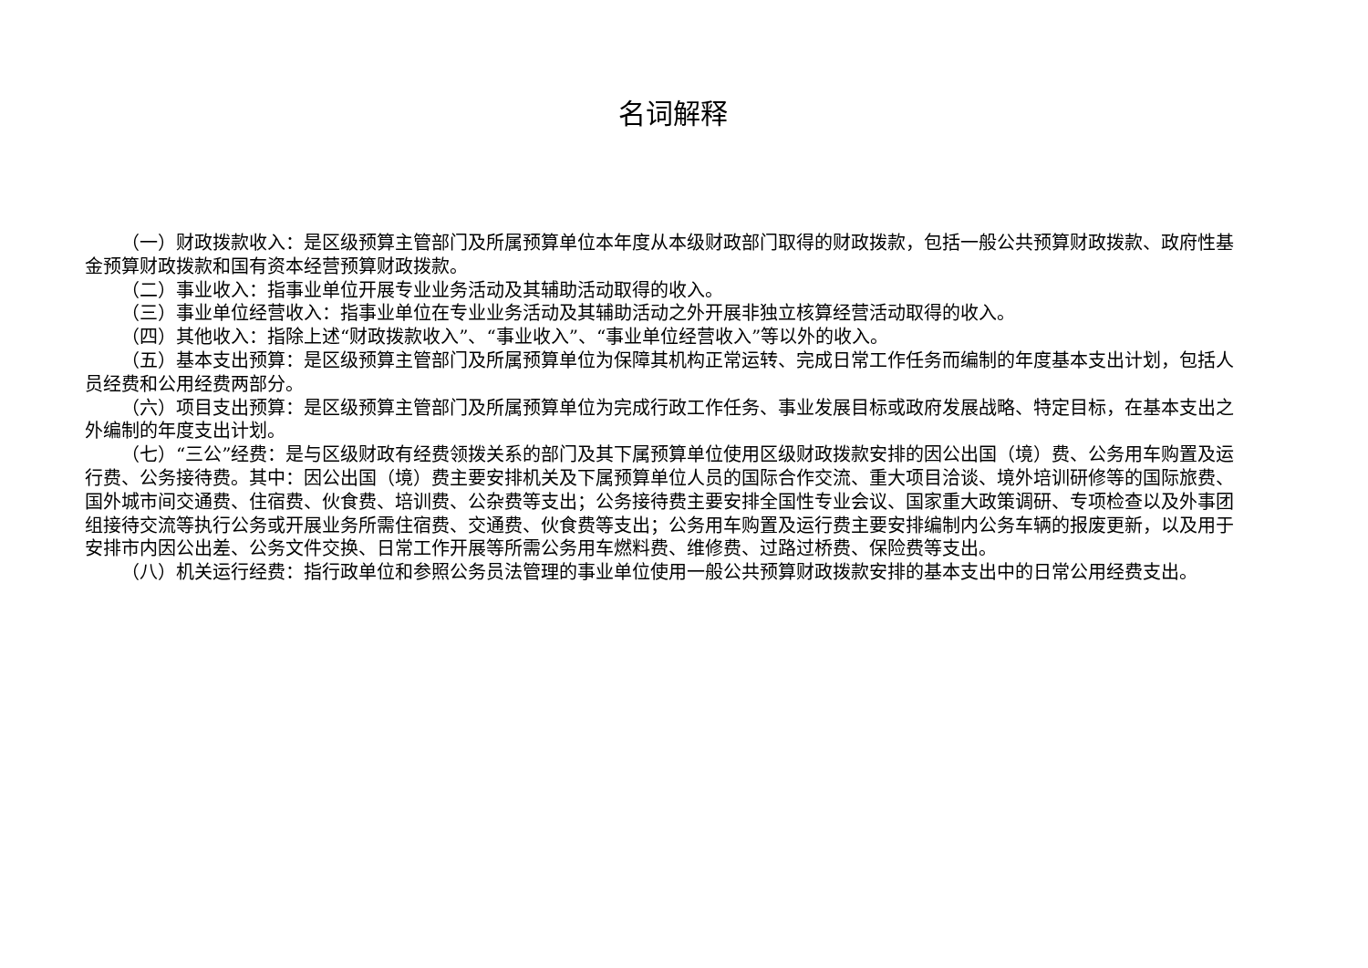名词解释
（一）财政拨款收入：是区级预算主管部门及所属预算单位本年度从本级财政部门取得的财政拨款，包括一般公共预算财政拨款、政府性基金预算财政拨款和国有资本经营预算财政拨款。
（二）事业收入：指事业单位开展专业业务活动及其辅助活动取得的收入。
（三）事业单位经营收入：指事业单位在专业业务活动及其辅助活动之外开展非独立核算经营活动取得的收入。
（四）其他收入：指除上述“财政拨款收入”、“事业收入”、“事业单位经营收入”等以外的收入。
（五）基本支出预算：是区级预算主管部门及所属预算单位为保障其机构正常运转、完成日常工作任务而编制的年度基本支出计划，包括人员经费和公用经费两部分。
（六）项目支出预算：是区级预算主管部门及所属预算单位为完成行政工作任务、事业发展目标或政府发展战略、特定目标，在基本支出之外编制的年度支出计划。
（七）“三公”经费：是与区级财政有经费领拨关系的部门及其下属预算单位使用区级财政拨款安排的因公出国（境）费、公务用车购置及运行费、公务接待费。其中：因公出国（境）费主要安排机关及下属预算单位人员的国际合作交流、重大项目洽谈、境外培训研修等的国际旅费、国外城市间交通费、住宿费、伙食费、培训费、公杂费等支出；公务接待费主要安排全国性专业会议、国家重大政策调研、专项检查以及外事团组接待交流等执行公务或开展业务所需住宿费、交通费、伙食费等支出；公务用车购置及运行费主要安排编制内公务车辆的报废更新，以及用于安排市内因公出差、公务文件交换、日常工作开展等所需公务用车燃料费、维修费、过路过桥费、保险费等支出。
（八）机关运行经费：指行政单位和参照公务员法管理的事业单位使用一般公共预算财政拨款安排的基本支出中的日常公用经费支出。